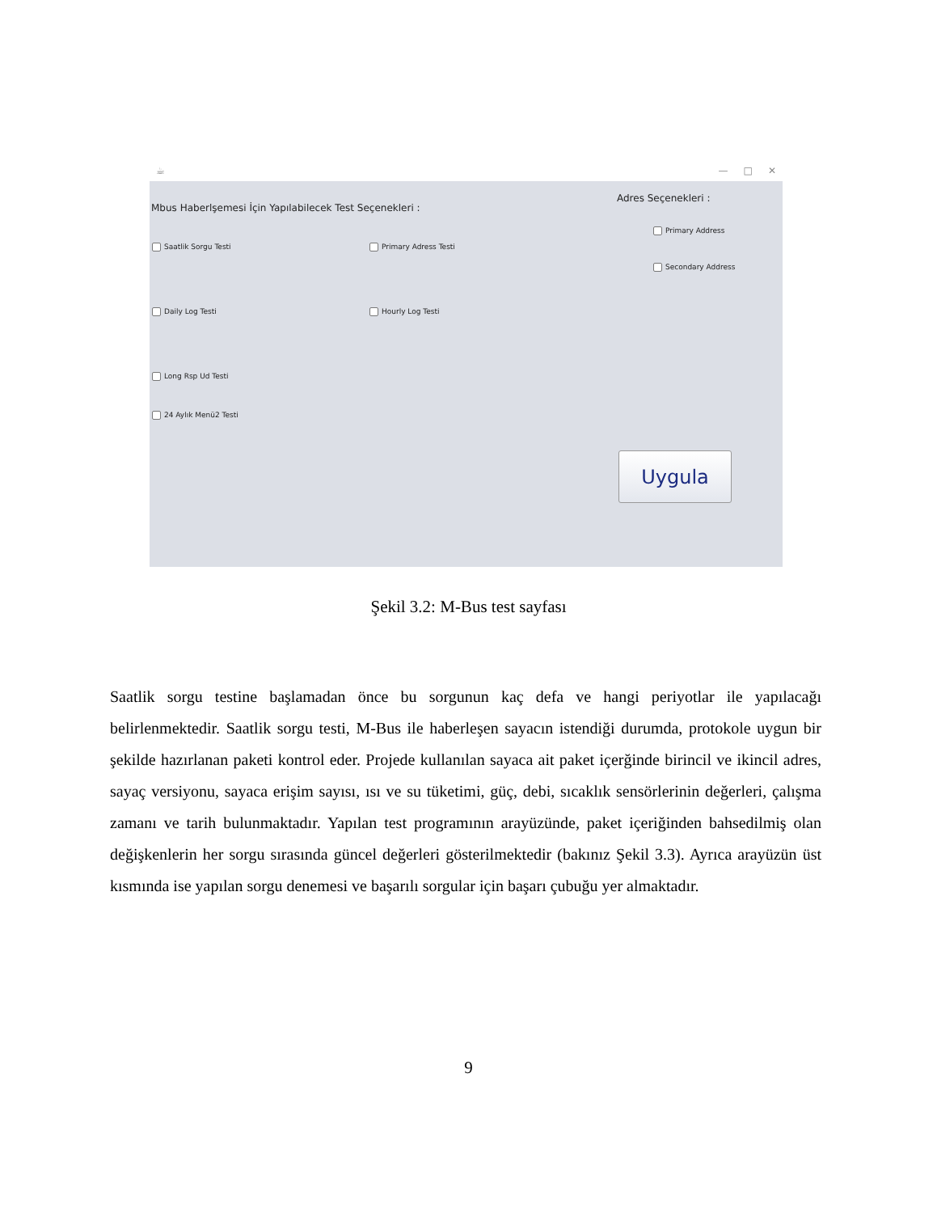☕ — □ ✕
Mbus Haberlşemesi İçin Yapılabilecek Test Seçenekleri :
Adres Seçenekleri :
Primary Address
Saatlik Sorgu Testi Primary Adress Testi
Secondary Address
Daily Log Testi Hourly Log Testi
Long Rsp Ud Testi
24 Aylık Menü2 Testi
Uygula
Şekil 3.2: M-Bus test sayfası
Saatlik sorgu testine başlamadan önce bu sorgunun kaç defa ve hangi periyotlar ile yapılacağı belirlenmektedir. Saatlik sorgu testi, M-Bus ile haberleşen sayacın istendiği durumda, protokole uygun bir şekilde hazırlanan paketi kontrol eder. Projede kullanılan sayaca ait paket içerğinde birincil ve ikincil adres, sayaç versiyonu, sayaca erişim sayısı, ısı ve su tüketimi, güç, debi, sıcaklık sensörlerinin değerleri, çalışma zamanı ve tarih bulunmaktadır. Yapılan test programının arayüzünde, paket içeriğinden bahsedilmiş olan değişkenlerin her sorgu sırasında güncel değerleri gösterilmektedir (bakınız Şekil 3.3). Ayrıca arayüzün üst kısmında ise yapılan sorgu denemesi ve başarılı sorgular için başarı çubuğu yer almaktadır.
9